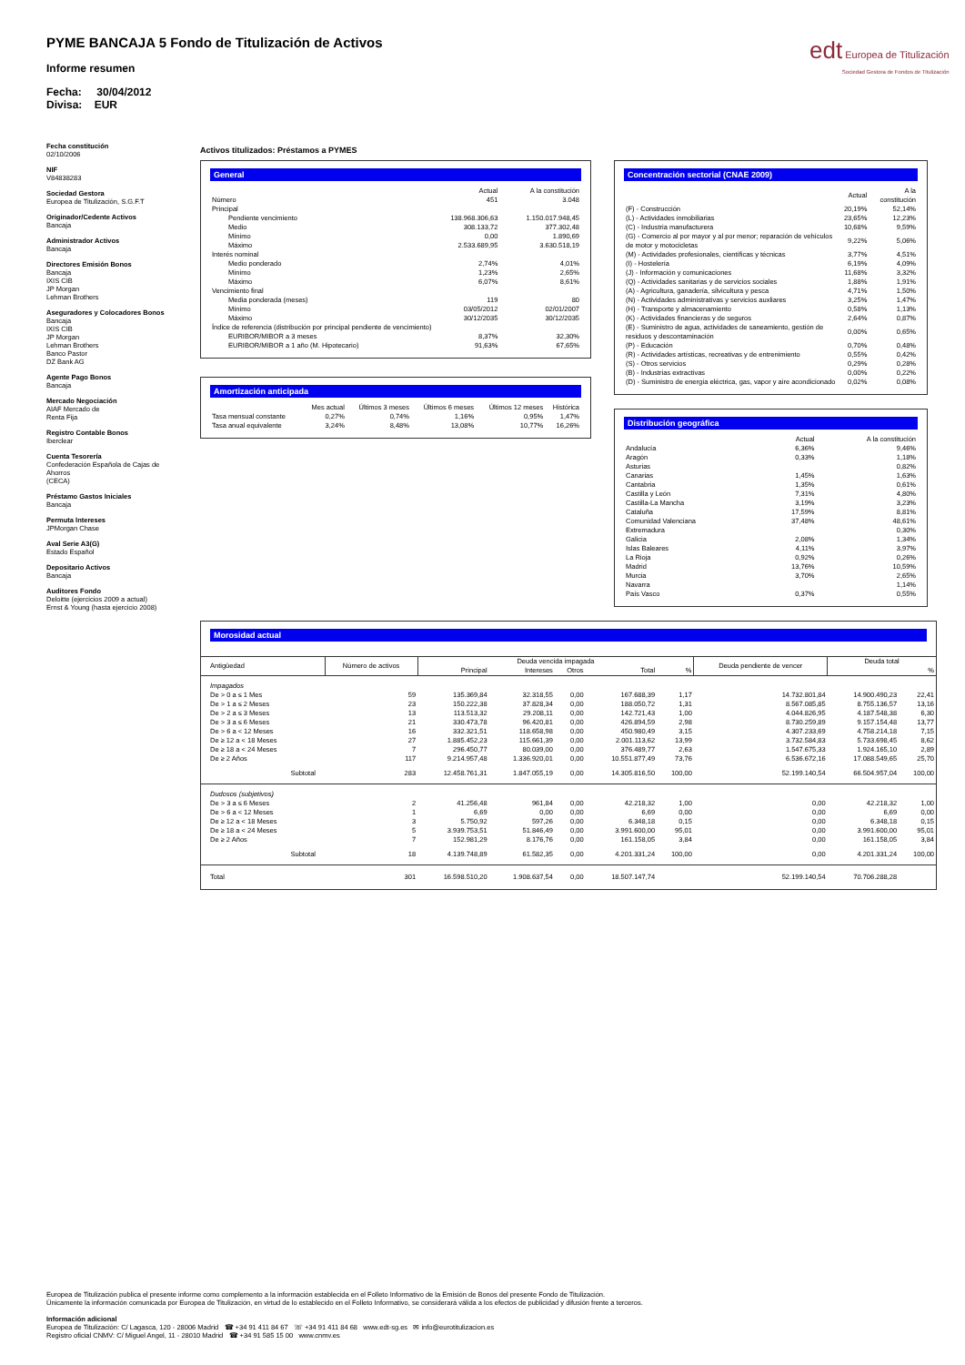PYME BANCAJA 5 Fondo de Titulización de Activos
Informe resumen
Fecha: 30/04/2012
Divisa: EUR
edt Europea de Titulización
Sociedad Gestora de Fondos de Titulización
Fecha constitución
02/10/2006
NIF
V84838283
Sociedad Gestora
Europea de Titulización, S.G.F.T
Originador/Cedente Activos
Bancaja
Administrador Activos
Bancaja
Directores Emisión Bonos
Bancaja
IXIS CIB
JP Morgan
Lehman Brothers
Aseguradores y Colocadores Bonos
Bancaja
IXIS CIB
JP Morgan
Lehman Brothers
Banco Pastor
DZ Bank AG
Agente Pago Bonos
Bancaja
Mercado Negociación
AIAF Mercado de
Renta Fija
Registro Contable Bonos
Iberclear
Cuenta Tesorería
Confederación Española de Cajas de Ahorros
(CECA)
Préstamo Gastos Iniciales
Bancaja
Permuta Intereses
JPMorgan Chase
Aval Serie A3(G)
Estado Español
Depositario Activos
Bancaja
Auditores Fondo
Deloitte (ejercicios 2009 a actual)
Ernst & Young (hasta ejercicio 2008)
Activos titulizados: Préstamos a PYMES
General
| | Actual | A la constitución |
| Número | 451 | 3.048 |
| Principal | | |
| Pendiente vencimiento | 138.968.306,63 | 1.150.017.948,45 |
| Medio | 308.133,72 | 377.302,48 |
| Mínimo | 0,00 | 1.890,69 |
| Máximo | 2.533.689,95 | 3.630.518,19 |
| Interés nominal | | |
| Medio ponderado | 2,74% | 4,01% |
| Mínimo | 1,23% | 2,65% |
| Máximo | 6,07% | 8,61% |
| Vencimiento final | | |
| Media ponderada (meses) | 119 | 80 |
| Mínimo | 03/05/2012 | 02/01/2007 |
| Máximo | 30/12/2035 | 30/12/2035 |
| Índice de referencia (distribución por principal pendiente de vencimiento) | | |
| EURIBOR/MIBOR a 3 meses | 8,37% | 32,30% |
| EURIBOR/MIBOR a 1 año (M. Hipotecario) | 91,63% | 67,65% |
Amortización anticipada
| | Mes actual | Últimos 3 meses | Últimos 6 meses | Últimos 12 meses | Histórica |
| Tasa mensual constante | 0,27% | 0,74% | 1,16% | 0,95% | 1,47% |
| Tasa anual equivalente | 3,24% | 8,48% | 13,08% | 10,77% | 16,26% |
Concentración sectorial (CNAE 2009)
| | Actual | A la constitución |
| (F) - Construcción | 20,19% | 52,14% |
| (L) - Actividades inmobiliarias | 23,65% | 12,23% |
| (C) - Industria manufacturera | 10,68% | 9,59% |
| (G) - Comercio al por mayor y al por menor; reparación de vehículos de motor y motocicletas | 9,22% | 5,06% |
| (M) - Actividades profesionales, científicas y técnicas | 3,77% | 4,51% |
| (I) - Hostelería | 6,19% | 4,09% |
| (J) - Información y comunicaciones | 11,68% | 3,32% |
| (Q) - Actividades sanitarias y de servicios sociales | 1,88% | 1,91% |
| (A) - Agricultura, ganadería, silvicultura y pesca | 4,71% | 1,50% |
| (N) - Actividades administrativas y servicios auxliares | 3,25% | 1,47% |
| (H) - Transporte y almacenamiento | 0,58% | 1,13% |
| (K) - Actividades financieras y de seguros | 2,64% | 0,87% |
| (E) - Suministro de agua, actividades de saneamiento, gestión de residuos y descontaminación | 0,00% | 0,65% |
| (P) - Educación | 0,70% | 0,48% |
| (R) - Actividades artísticas, recreativas y de entrenimiento | 0,55% | 0,42% |
| (S) - Otros servicios | 0,29% | 0,28% |
| (B) - Industrias extractivas | 0,00% | 0,22% |
| (D) - Suministro de energía eléctrica, gas, vapor y aire acondicionado | 0,02% | 0,08% |
Distribución geográfica
| | Actual | A la constitución |
| Andalucía | 6,36% | 9,46% |
| Aragón | 0,33% | 1,18% |
| Asturias | | 0,82% |
| Canarias | 1,45% | 1,63% |
| Cantabria | 1,35% | 0,61% |
| Castilla y León | 7,31% | 4,80% |
| Castilla-La Mancha | 3,19% | 3,23% |
| Cataluña | 17,59% | 8,81% |
| Comunidad Valenciana | 37,48% | 48,61% |
| Extremadura | | 0,30% |
| Galicia | 2,08% | 1,34% |
| Islas Baleares | 4,11% | 3,97% |
| La Rioja | 0,92% | 0,26% |
| Madrid | 13,76% | 10,59% |
| Murcia | 3,70% | 2,65% |
| Navarra | | 1,14% |
| País Vasco | 0,37% | 0,55% |
Morosidad actual
| Antigüedad | Número de activos | Deuda vencida impagada | | | | | Deuda pendiente de vencer | Deuda total | |
| | | Principal | Intereses | Otros | Total | % | | | % |
| Impagados | | | | | | | | | |
| De > 0 a ≤ 1 Mes | 59 | 135.369,84 | 32.318,55 | 0,00 | 167.688,39 | 1,17 | 14.732.801,84 | 14.900.490,23 | 22,41 |
| De > 1 a ≤ 2 Meses | 23 | 150.222,38 | 37.828,34 | 0,00 | 188.050,72 | 1,31 | 8.567.085,85 | 8.755.136,57 | 13,16 |
| De > 2 a ≤ 3 Meses | 13 | 113.513,32 | 29.208,11 | 0,00 | 142.721,43 | 1,00 | 4.044.826,95 | 4.187.548,38 | 6,30 |
| De > 3 a ≤ 6 Meses | 21 | 330.473,78 | 96.420,81 | 0,00 | 426.894,59 | 2,98 | 8.730.259,89 | 9.157.154,48 | 13,77 |
| De > 6 a < 12 Meses | 16 | 332.321,51 | 118.658,98 | 0,00 | 450.980,49 | 3,15 | 4.307.233,69 | 4.758.214,18 | 7,15 |
| De ≥ 12 a < 18 Meses | 27 | 1.885.452,23 | 115.661,39 | 0,00 | 2.001.113,62 | 13,99 | 3.732.584,83 | 5.733.698,45 | 8,62 |
| De ≥ 18 a < 24 Meses | 7 | 296.450,77 | 80.039,00 | 0,00 | 376.489,77 | 2,63 | 1.547.675,33 | 1.924.165,10 | 2,89 |
| De ≥ 2 Años | 117 | 9.214.957,48 | 1.336.920,01 | 0,00 | 10.551.877,49 | 73,76 | 6.536.672,16 | 17.088.549,65 | 25,70 |
| Subtotal | 283 | 12.458.761,31 | 1.847.055,19 | 0,00 | 14.305.816,50 | 100,00 | 52.199.140,54 | 66.504.957,04 | 100,00 |
| Dudosos (subjetivos) | | | | | | | | | |
| De > 3 a ≤ 6 Meses | 2 | 41.256,48 | 961,84 | 0,00 | 42.218,32 | 1,00 | 0,00 | 42.218,32 | 1,00 |
| De > 6 a < 12 Meses | 1 | 6,69 | 0,00 | 0,00 | 6,69 | 0,00 | 0,00 | 6,69 | 0,00 |
| De ≥ 12 a < 18 Meses | 3 | 5.750,92 | 597,26 | 0,00 | 6.348,18 | 0,15 | 0,00 | 6.348,18 | 0,15 |
| De ≥ 18 a < 24 Meses | 5 | 3.939.753,51 | 51.846,49 | 0,00 | 3.991.600,00 | 95,01 | 0,00 | 3.991.600,00 | 95,01 |
| De ≥ 2 Años | 7 | 152.981,29 | 8.176,76 | 0,00 | 161.158,05 | 3,84 | 0,00 | 161.158,05 | 3,84 |
| Subtotal | 18 | 4.139.748,89 | 61.582,35 | 0,00 | 4.201.331,24 | 100,00 | 0,00 | 4.201.331,24 | 100,00 |
| Total | 301 | 16.598.510,20 | 1.908.637,54 | 0,00 | 18.507.147,74 | | 52.199.140,54 | 70.706.288,28 | |
Europea de Titulización publica el presente informe como complemento a la información establecida en el Folleto Informativo de la Emisión de Bonos del presente Fondo de Titulización.
Únicamente la información comunicada por Europea de Titulización, en virtud de lo establecido en el Folleto Informativo, se considerará válida a los efectos de publicidad y difusión frente a terceros.
Información adicional
Europea de Titulización: C/ Lagasca, 120 - 28006 Madrid ☎ +34 91 411 84 67 ☏ +34 91 411 84 68 www.edt-sg.es ✉ info@eurotitulizacion.es
Registro oficial CNMV: C/ Miguel Angel, 11 - 28010 Madrid ☎ +34 91 585 15 00 www.cnmv.es